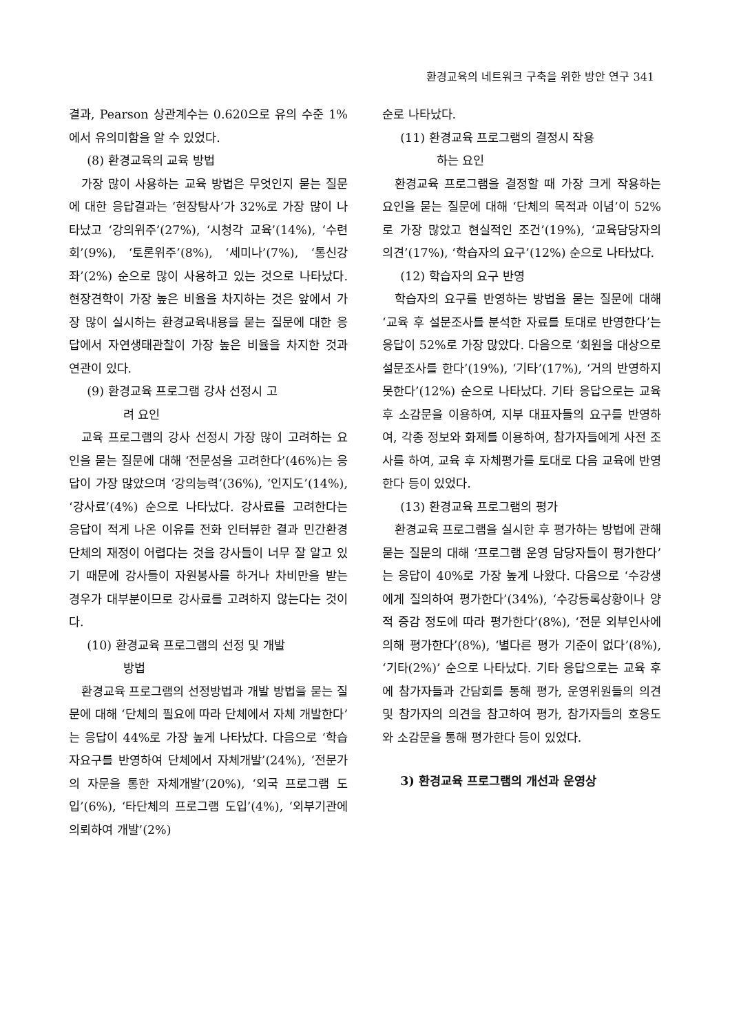환경교육의 네트워크 구축을 위한 방안 연구 341
결과, Pearson 상관계수는 0.620으로 유의 수준 1%에서 유의미함을 알 수 있었다.
(8) 환경교육의 교육 방법
가장 많이 사용하는 교육 방법은 무엇인지 묻는 질문에 대한 응답결과는 ‘현장탐사’가 32%로 가장 많이 나타났고 ‘강의위주’(27%), ‘시청각 교육’(14%), ‘수련회’(9%), ‘토론위주’(8%), ‘세미나’(7%), ‘통신강좌’(2%) 순으로 많이 사용하고 있는 것으로 나타났다. 현장견학이 가장 높은 비율을 차지하는 것은 앞에서 가장 많이 실시하는 환경교육내용을 묻는 질문에 대한 응답에서 자연생태관찰이 가장 높은 비율을 차지한 것과 연관이 있다.
(9) 환경교육 프로그램 강사 선정시 고
려 요인
교육 프로그램의 강사 선정시 가장 많이 고려하는 요인을 묻는 질문에 대해 ‘전문성을 고려한다’(46%)는 응답이 가장 많았으며 ‘강의능력’(36%), ‘인지도’(14%), ‘강사료’(4%) 순으로 나타났다. 강사료를 고려한다는 응답이 적게 나온 이유를 전화 인터뷰한 결과 민간환경단체의 재정이 어렵다는 것을 강사들이 너무 잘 알고 있기 때문에 강사들이 자원봉사를 하거나 차비만을 받는 경우가 대부분이므로 강사료를 고려하지 않는다는 것이다.
(10) 환경교육 프로그램의 선정 및 개발
방법
환경교육 프로그램의 선정방법과 개발 방법을 묻는 질문에 대해 ‘단체의 필요에 따라 단체에서 자체 개발한다’는 응답이 44%로 가장 높게 나타났다. 다음으로 ‘학습자요구를 반영하여 단체에서 자체개발’(24%), ‘전문가의 자문을 통한 자체개발’(20%), ‘외국 프로그램 도입’(6%), ‘타단체의 프로그램 도입’(4%), ‘외부기관에 의뢰하여 개발’(2%)
순로 나타났다.
(11) 환경교육 프로그램의 결정시 작용
하는 요인
환경교육 프로그램을 결정할 때 가장 크게 작용하는 요인을 묻는 질문에 대해 ‘단체의 목적과 이념’이 52%로 가장 많았고 현실적인 조건’(19%), ‘교육담당자의 의견’(17%), ‘학습자의 요구’(12%) 순으로 나타났다.
(12) 학습자의 요구 반영
학습자의 요구를 반영하는 방법을 묻는 질문에 대해 ‘교육 후 설문조사를 분석한 자료를 토대로 반영한다’는 응답이 52%로 가장 많았다. 다음으로 ‘회원을 대상으로 설문조사를 한다’(19%), ‘기타’(17%), ‘거의 반영하지 못한다’(12%) 순으로 나타났다. 기타 응답으로는 교육 후 소감문을 이용하여, 지부 대표자들의 요구를 반영하여, 각종 정보와 화제를 이용하여, 참가자들에게 사전 조사를 하여, 교육 후 자체평가를 토대로 다음 교육에 반영한다 등이 있었다.
(13) 환경교육 프로그램의 평가
환경교육 프로그램을 실시한 후 평가하는 방법에 관해 묻는 질문의 대해 ‘프로그램 운영 담당자들이 평가한다’는 응답이 40%로 가장 높게 나왔다. 다음으로 ‘수강생에게 질의하여 평가한다’(34%), ‘수강등록상황이나 양적 증감 정도에 따라 평가한다’(8%), ‘전문 외부인사에 의해 평가한다’(8%), ‘별다른 평가 기준이 없다’(8%), ‘기타(2%)’ 순으로 나타났다. 기타 응답으로는 교육 후에 참가자들과 간담회를 통해 평가, 운영위원들의 의견 및 참가자의 의견을 참고하여 평가, 참가자들의 호응도와 소감문을 통해 평가한다 등이 있었다.
3) 환경교육 프로그램의 개선과 운영상